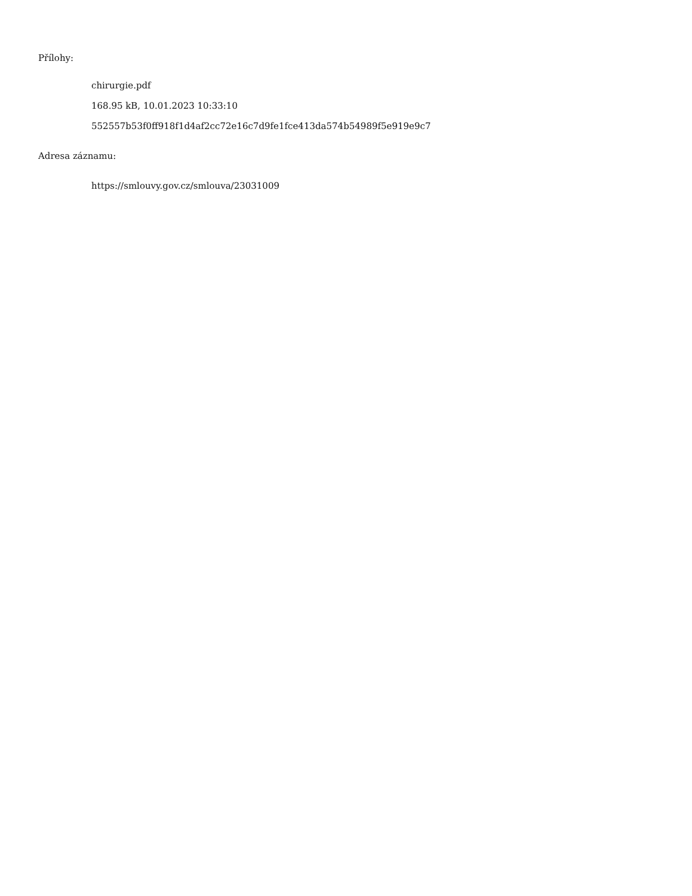Přílohy:
chirurgie.pdf
168.95 kB, 10.01.2023 10:33:10
552557b53f0ff918f1d4af2cc72e16c7d9fe1fce413da574b54989f5e919e9c7
Adresa záznamu:
https://smlouvy.gov.cz/smlouva/23031009